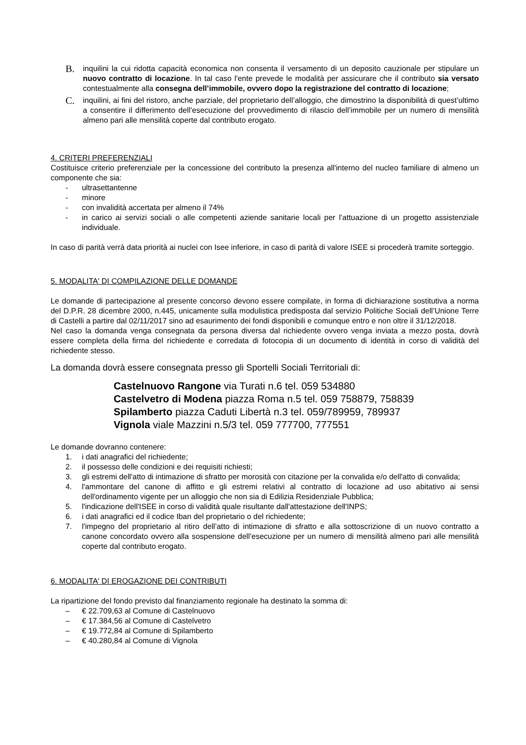B. inquilini la cui ridotta capacità economica non consenta il versamento di un deposito cauzionale per stipulare un nuovo contratto di locazione. In tal caso l'ente prevede le modalità per assicurare che il contributo sia versato contestualmente alla consegna dell’immobile, ovvero dopo la registrazione del contratto di locazione;
C. inquilini, ai fini del ristoro, anche parziale, del proprietario dell’alloggio, che dimostrino la disponibilità di quest’ultimo a consentire il differimento dell’esecuzione del provvedimento di rilascio dell’immobile per un numero di mensilità almeno pari alle mensilità coperte dal contributo erogato.
4. CRITERI PREFERENZIALI
Costituisce criterio preferenziale per la concessione del contributo la presenza all'interno del nucleo familiare di almeno un componente che sia:
- ultrasettantenne
- minore
- con invalidità accertata per almeno il 74%
- in carico ai servizi sociali o alle competenti aziende sanitarie locali per l’attuazione di un progetto assistenziale individuale.
In caso di parità verrà data priorità ai nuclei con Isee inferiore, in caso di parità di valore ISEE si procederà tramite sorteggio.
5. MODALITA' DI COMPILAZIONE DELLE DOMANDE
Le domande di partecipazione al presente concorso devono essere compilate, in forma di dichiarazione sostitutiva a norma del D.P.R. 28 dicembre 2000, n.445, unicamente sulla modulistica predisposta dal servizio Politiche Sociali dell’Unione Terre di Castelli a partire dal 02/11/2017 sino ad esaurimento dei fondi disponibili e comunque entro e non oltre il 31/12/2018.
Nel caso la domanda venga consegnata da persona diversa dal richiedente ovvero venga inviata a mezzo posta, dovrà essere completa della firma del richiedente e corredata di fotocopia di un documento di identità in corso di validità del richiedente stesso.
La domanda dovrà essere consegnata presso gli Sportelli Sociali Territoriali di:
Castelnuovo Rangone via Turati n.6 tel. 059 534880
Castelvetro di Modena piazza Roma n.5 tel. 059 758879, 758839
Spilamberto piazza Caduti Libertà n.3 tel. 059/789959, 789937
Vignola viale Mazzini n.5/3 tel. 059 777700, 777551
Le domande dovranno contenere:
1. i dati anagrafici del richiedente;
2. il possesso delle condizioni e dei requisiti richiesti;
3. gli estremi dell'atto di intimazione di sfratto per morosità con citazione per la convalida e/o dell'atto di convalida;
4. l'ammontare del canone di affitto e gli estremi relativi al contratto di locazione ad uso abitativo ai sensi dell'ordinamento vigente per un alloggio che non sia di Edilizia Residenziale Pubblica;
5. l'indicazione dell'ISEE in corso di validità quale risultante dall'attestazione dell'INPS;
6. i dati anagrafici ed il codice Iban del proprietario o del richiedente;
7. l'impegno del proprietario al ritiro dell’atto di intimazione di sfratto e alla sottoscrizione di un nuovo contratto a canone concordato ovvero alla sospensione dell’esecuzione per un numero di mensilità almeno pari alle mensilità coperte dal contributo erogato.
6. MODALITA' DI EROGAZIONE DEI CONTRIBUTI
La ripartizione del fondo previsto dal finanziamento regionale ha destinato la somma di:
– € 22.709,63 al Comune di Castelnuovo
– € 17.384,56 al Comune di Castelvetro
– € 19.772,84 al Comune di Spilamberto
– € 40.280,84 al Comune di Vignola